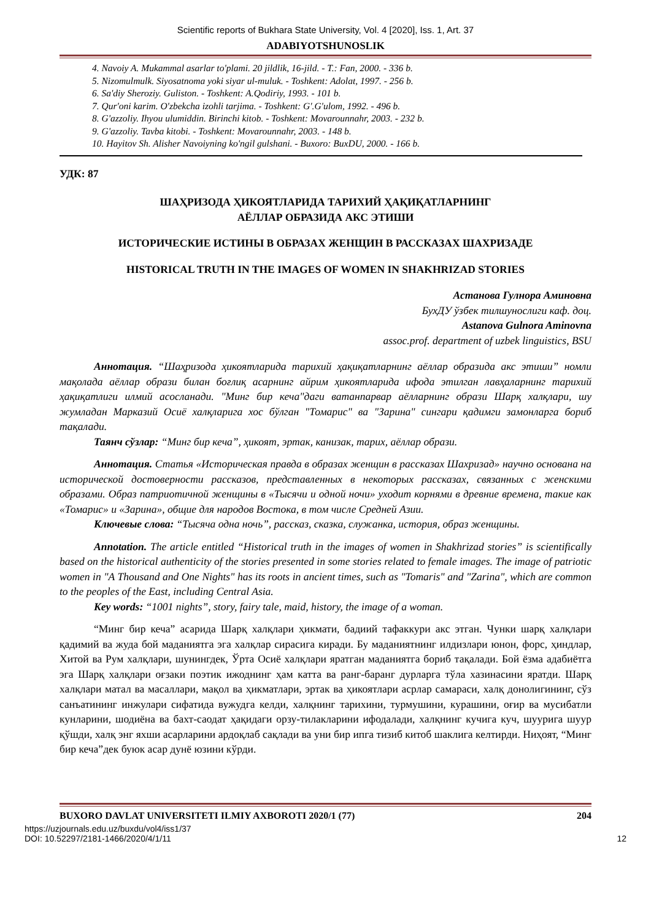Scientific reports of Bukhara State University, Vol. 4 [2020], Iss. 1, Art. 37
ADABIYOTSHUNOSLIK
4. Navoiy A. Mukammal asarlar to'plami. 20 jildlik, 16-jild. - T.: Fan, 2000. - 336 b.
5. Nizomulmulk. Siyosatnoma yoki siyar ul-muluk. - Toshkent: Adolat, 1997. - 256 b.
6. Sa'diy Sheroziy. Guliston. - Toshkent: A.Qodiriy, 1993. - 101 b.
7. Qur'oni karim. O'zbekcha izohli tarjima. - Toshkent: G'.G'ulom, 1992. - 496 b.
8. G'azzoliy. Ihyou ulumiddin. Birinchi kitob. - Toshkent: Movarounnahr, 2003. - 232 b.
9. G'azzoliy. Tavba kitobi. - Toshkent: Movarounnahr, 2003. - 148 b.
10. Hayitov Sh. Alisher Navoiyning ko'ngil gulshani. - Buxoro: BuxDU, 2000. - 166 b.
УДК: 87
ШАҲРИЗОДА ҲИКОЯТЛАРИДА ТАРИХИЙ ҲАҚИҚАТЛАРНИНГ
АЁЛЛАР ОБРАЗИДА АКС ЭТИШИ
ИСТОРИЧЕСКИЕ ИСТИНЫ В ОБРАЗАХ ЖЕНЩИН В РАССКАЗАХ ШАХРИЗАДЕ
HISTORICAL TRUTH IN THE IMAGES OF WOMEN IN SHAKHRIZAD STORIES
Астанова Гулнора Аминовна
БухДУ ўзбек тилшунослиги каф. доц.
Astanova Gulnora Aminovna
assoc.prof. department of uzbek linguistics, BSU
Аннотация. “Шаҳризода ҳикоятларида тарихий ҳақиқатларнинг аёллар образида акс этиши” номли мақолада аёллар образи билан боғлиқ асарнинг айрим ҳикоятларида ифода этилган лавҳаларнинг тарихий ҳақиқатлиги илмий асосланади. "Минг бир кеча"даги ватанпарвар аёлларнинг образи Шарқ халқлари, шу жумладан Марказий Осиё халқларига хос бўлган "Томарис" ва "Зарина" сингари қадимги замонларга бориб тақалади.
Таянч сўзлар: “Минг бир кеча”, ҳикоят, эртак, канизак, тарих, аёллар образи.
Аннотация. Статья «Историческая правда в образах женщин в рассказах Шахризад» научно основана на исторической достоверности рассказов, представленных в некоторых рассказах, связанных с женскими образами. Образ патриотичной женщины в «Тысячи и одной ночи» уходит корнями в древние времена, такие как «Томарис» и «Зарина», общие для народов Востока, в том числе Средней Азии.
Ключевые слова: “Тысяча одна ночь”, рассказ, сказка, служанка, история, образ женщины.
Annotation. The article entitled “Historical truth in the images of women in Shakhrizad stories” is scientifically based on the historical authenticity of the stories presented in some stories related to female images. The image of patriotic women in "A Thousand and One Nights" has its roots in ancient times, such as "Tomaris" and "Zarina", which are common to the peoples of the East, including Central Asia.
Key words: “1001 nights”, story, fairy tale, maid, history, the image of a woman.
“Минг бир кеча” асарида Шарқ халқлари ҳикмати, бадиий тафаккури акс этган. Чунки шарқ халқлари қадимий ва жуда бой маданиятга эга халқлар сирасига киради. Бу маданиятнинг илдизлари юнон, форс, ҳиндлар, Хитой ва Рум халқлари, шунингдек, Ўрта Осиё халқлари яратган маданиятга бориб тақалади. Бой ёзма адабиётга эга Шарқ халқлари оғзаки поэтик ижоднинг ҳам катта ва ранг-баранг дурларга тўла хазинасини яратди. Шарқ халқлари матал ва масаллари, мақол ва ҳикматлари, эртак ва ҳикоятлари асрлар самараси, халқ донолигининг, сўз санъатининг инжулари сифатида вужудга келди, халқнинг тарихини, турмушини, курашини, оғир ва мусибатли кунларини, шодиёна ва бахт-саодат ҳақидаги орзу-тилакларини ифодалади, халқнинг кучига куч, шуурига шуур қўшди, халқ энг яхши асарларини ардоқлаб сақлади ва уни бир ипга тизиб китоб шаклига келтирди. Ниҳоят, “Минг бир кеча”дек буюк асар дунё юзини кўрди.
BUXORO DAVLAT UNIVERSITETI ILMIY AXBOROTI 2020/1 (77) 204
https://uzjournals.edu.uz/buxdu/vol4/iss1/37
DOI: 10.52297/2181-1466/2020/4/1/11 12